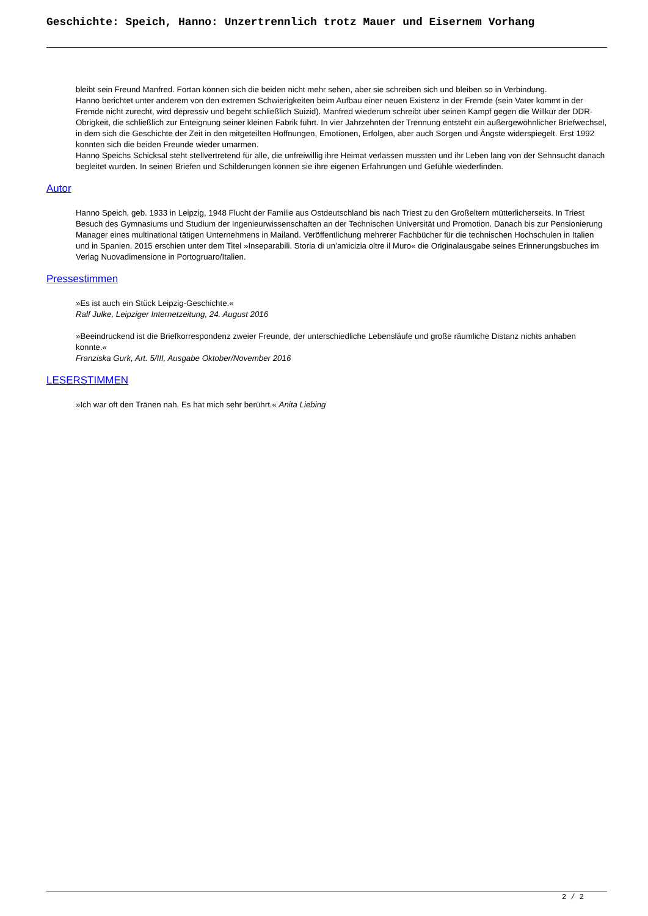Geschichte: Speich, Hanno: Unzertrennlich trotz Mauer und Eisernem Vorhang
bleibt sein Freund Manfred. Fortan können sich die beiden nicht mehr sehen, aber sie schreiben sich und bleiben so in Verbindung.
Hanno berichtet unter anderem von den extremen Schwierigkeiten beim Aufbau einer neuen Existenz in der Fremde (sein Vater kommt in der Fremde nicht zurecht, wird depressiv und begeht schließlich Suizid). Manfred wiederum schreibt über seinen Kampf gegen die Willkür der DDR-Obrigkeit, die schließlich zur Enteignung seiner kleinen Fabrik führt. In vier Jahrzehnten der Trennung entsteht ein außergewöhnlicher Briefwechsel, in dem sich die Geschichte der Zeit in den mitgeteilten Hoffnungen, Emotionen, Erfolgen, aber auch Sorgen und Ängste widerspiegelt. Erst 1992 konnten sich die beiden Freunde wieder umarmen.
Hanno Speichs Schicksal steht stellvertretend für alle, die unfreiwillig ihre Heimat verlassen mussten und ihr Leben lang von der Sehnsucht danach begleitet wurden. In seinen Briefen und Schilderungen können sie ihre eigenen Erfahrungen und Gefühle wiederfinden.
Autor
Hanno Speich, geb. 1933 in Leipzig, 1948 Flucht der Familie aus Ostdeutschland bis nach Triest zu den Großeltern mütterlicherseits. In Triest Besuch des Gymnasiums und Studium der Ingenieurwissenschaften an der Technischen Universität und Promotion. Danach bis zur Pensionierung Manager eines multinational tätigen Unternehmens in Mailand. Veröffentlichung mehrerer Fachbücher für die technischen Hochschulen in Italien und in Spanien. 2015 erschien unter dem Titel »Inseparabili. Storia di un’amicizia oltre il Muro« die Originalausgabe seines Erinnerungsbuches im Verlag Nuovadimensione in Portogruaro/Italien.
Pressestimmen
»Es ist auch ein Stück Leipzig-Geschichte.«
Ralf Julke, Leipziger Internetzeitung, 24. August 2016
»Beeindruckend ist die Briefkorrespondenz zweier Freunde, der unterschiedliche Lebensläufe und große räumliche Distanz nichts anhaben konnte.«
Franziska Gurk, Art. 5/III, Ausgabe Oktober/November 2016
LESERSTIMMEN
»Ich war oft den Tränen nah. Es hat mich sehr berührt.« Anita Liebing
2 / 2